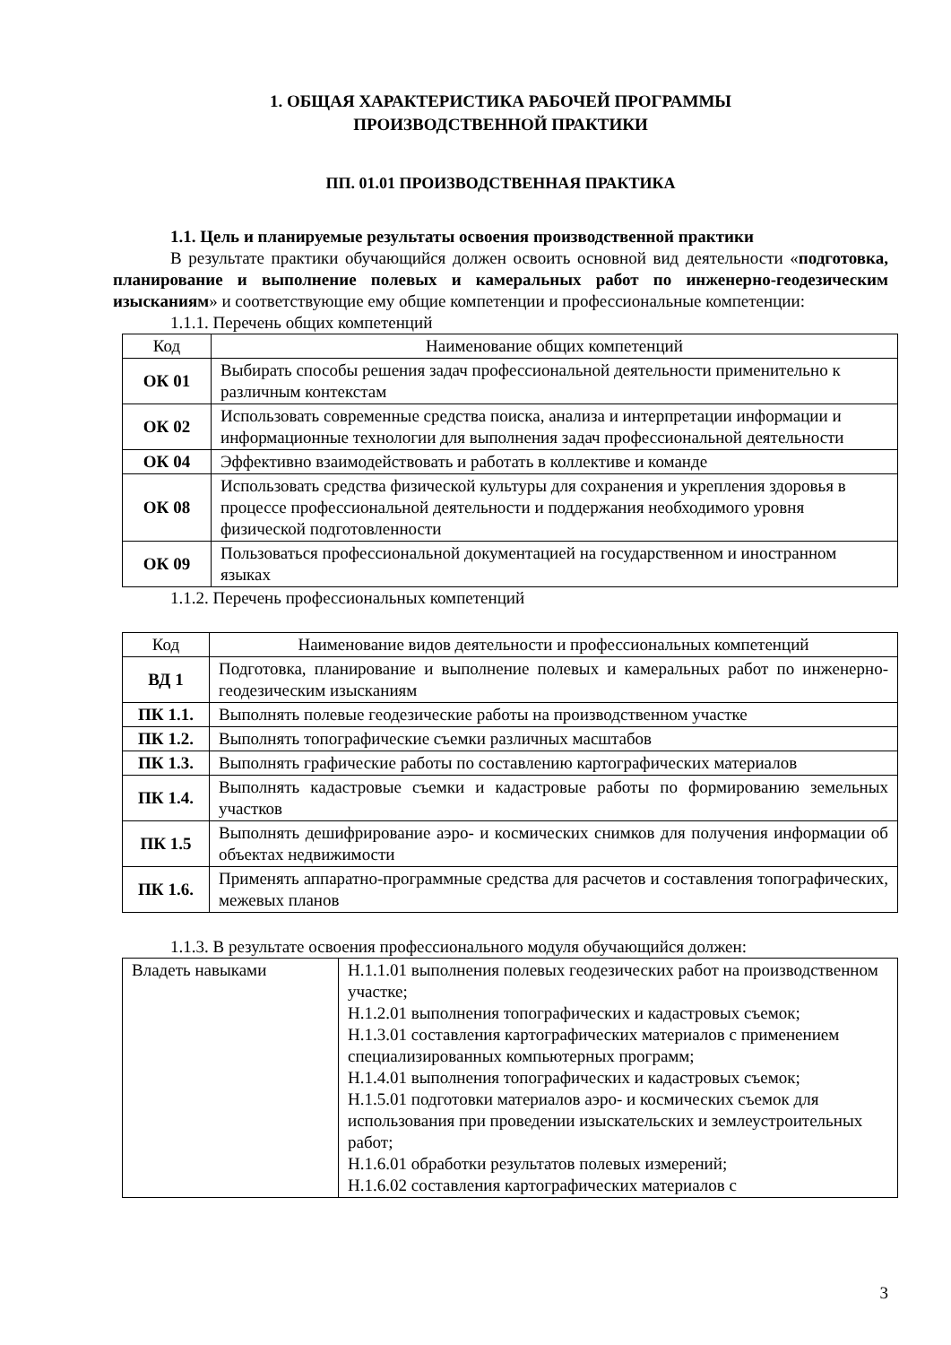1. ОБЩАЯ ХАРАКТЕРИСТИКА РАБОЧЕЙ ПРОГРАММЫ
ПРОИЗВОДСТВЕННОЙ ПРАКТИКИ
ПП. 01.01 ПРОИЗВОДСТВЕННАЯ ПРАКТИКА
1.1. Цель и планируемые результаты освоения производственной практики
В результате практики обучающийся должен освоить основной вид деятельности «подготовка, планирование и выполнение полевых и камеральных работ по инженерно-геодезическим изысканиям» и соответствующие ему общие компетенции и профессиональные компетенции:
1.1.1. Перечень общих компетенций
| Код | Наименование общих компетенций |
| --- | --- |
| ОК 01 | Выбирать способы решения задач профессиональной деятельности применительно к различным контекстам |
| ОК 02 | Использовать современные средства поиска, анализа и интерпретации информации и информационные технологии для выполнения задач профессиональной деятельности |
| ОК 04 | Эффективно взаимодействовать и работать в коллективе и команде |
| ОК 08 | Использовать средства физической культуры для сохранения и укрепления здоровья в процессе профессиональной деятельности и поддержания необходимого уровня физической подготовленности |
| ОК 09 | Пользоваться профессиональной документацией на государственном и иностранном языках |
1.1.2. Перечень профессиональных компетенций
| Код | Наименование видов деятельности и профессиональных компетенций |
| --- | --- |
| ВД 1 | Подготовка, планирование и выполнение полевых и камеральных работ по инженерно-геодезическим изысканиям |
| ПК 1.1. | Выполнять полевые геодезические работы на производственном участке |
| ПК 1.2. | Выполнять топографические съемки различных масштабов |
| ПК 1.3. | Выполнять графические работы по составлению картографических материалов |
| ПК 1.4. | Выполнять кадастровые съемки и кадастровые работы по формированию земельных участков |
| ПК 1.5 | Выполнять дешифрирование аэро- и космических снимков для получения информации об объектах недвижимости |
| ПК 1.6. | Применять аппаратно-программные средства для расчетов и составления топографических, межевых планов |
1.1.3. В результате освоения профессионального модуля обучающийся должен:
| Владеть навыками | Н.1.1.01 выполнения полевых геодезических работ на производственном участке; Н.1.2.01 выполнения топографических и кадастровых съемок; Н.1.3.01 составления картографических материалов с применением специализированных компьютерных программ; Н.1.4.01 выполнения топографических и кадастровых съемок; Н.1.5.01 подготовки материалов аэро- и космических съемок для использования при проведении изыскательских и землеустроительных работ; Н.1.6.01 обработки результатов полевых измерений; Н.1.6.02 составления картографических материалов с |
3